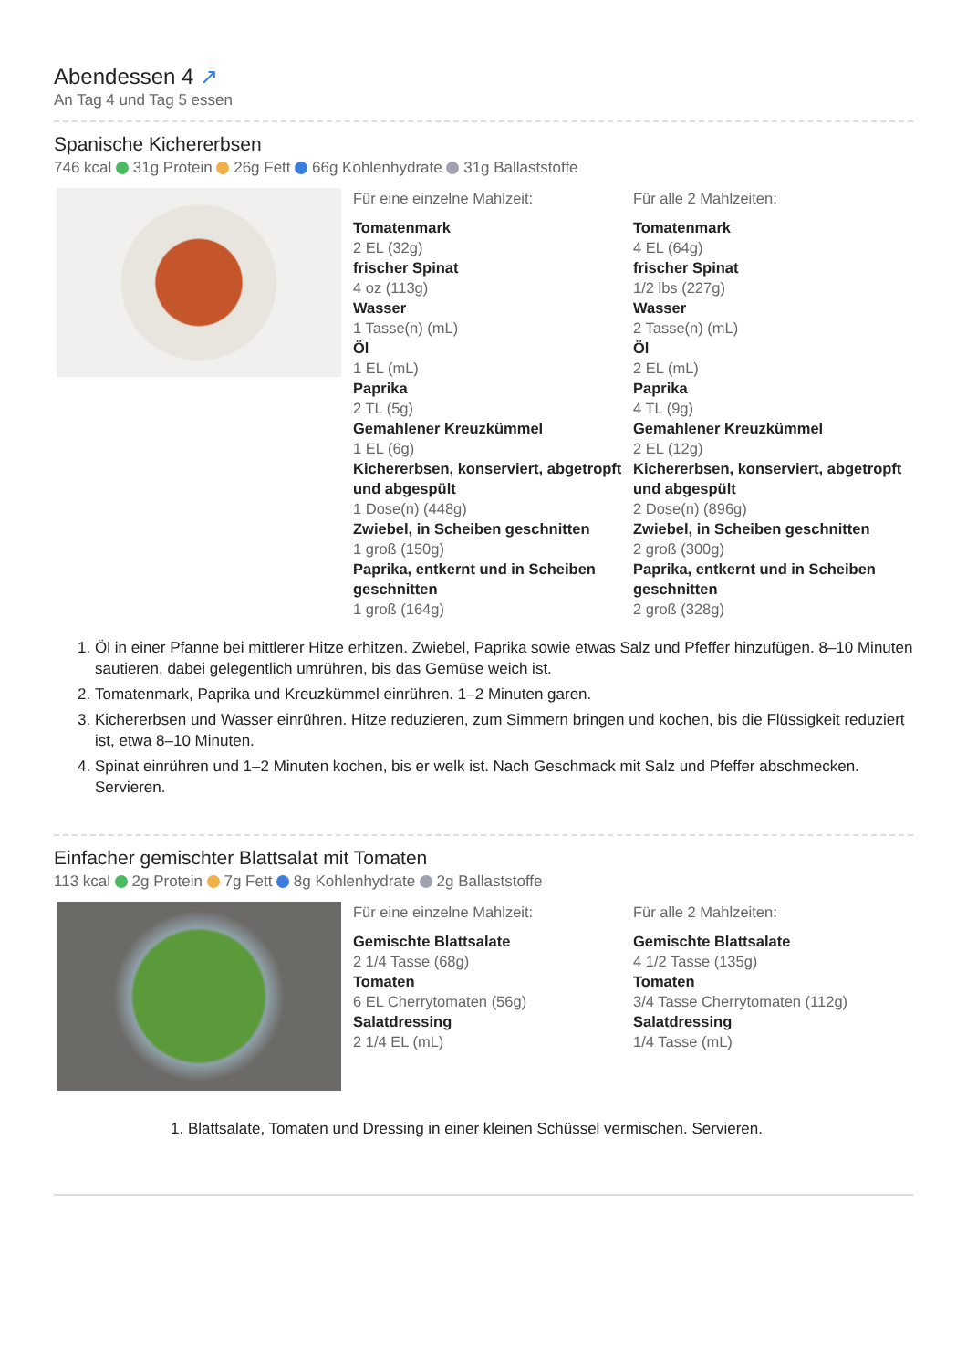Abendessen 4 ↗
An Tag 4 und Tag 5 essen
Spanische Kichererbsen
746 kcal 31g Protein 26g Fett 66g Kohlenhydrate 31g Ballaststoffe
Für eine einzelne Mahlzeit:
Tomatenmark
2 EL (32g)
frischer Spinat
4 oz (113g)
Wasser
1 Tasse(n) (mL)
Öl
1 EL (mL)
Paprika
2 TL (5g)
Gemahlener Kreuzkümmel
1 EL (6g)
Kichererbsen, konserviert, abgetropft und abgespült
1 Dose(n) (448g)
Zwiebel, in Scheiben geschnitten
1 groß (150g)
Paprika, entkernt und in Scheiben geschnitten
1 groß (164g)
Für alle 2 Mahlzeiten:
Tomatenmark
4 EL (64g)
frischer Spinat
1/2 lbs (227g)
Wasser
2 Tasse(n) (mL)
Öl
2 EL (mL)
Paprika
4 TL (9g)
Gemahlener Kreuzkümmel
2 EL (12g)
Kichererbsen, konserviert, abgetropft und abgespült
2 Dose(n) (896g)
Zwiebel, in Scheiben geschnitten
2 groß (300g)
Paprika, entkernt und in Scheiben geschnitten
2 groß (328g)
1. Öl in einer Pfanne bei mittlerer Hitze erhitzen. Zwiebel, Paprika sowie etwas Salz und Pfeffer hinzufügen. 8–10 Minuten sautieren, dabei gelegentlich umrühren, bis das Gemüse weich ist.
2. Tomatenmark, Paprika und Kreuzkümmel einrühren. 1–2 Minuten garen.
3. Kichererbsen und Wasser einrühren. Hitze reduzieren, zum Simmern bringen und kochen, bis die Flüssigkeit reduziert ist, etwa 8–10 Minuten.
4. Spinat einrühren und 1–2 Minuten kochen, bis er welk ist. Nach Geschmack mit Salz und Pfeffer abschmecken. Servieren.
Einfacher gemischter Blattsalat mit Tomaten
113 kcal 2g Protein 7g Fett 8g Kohlenhydrate 2g Ballaststoffe
Für eine einzelne Mahlzeit:
Gemischte Blattsalate
2 1/4 Tasse (68g)
Tomaten
6 EL Cherrytomaten (56g)
Salatdressing
2 1/4 EL (mL)
Für alle 2 Mahlzeiten:
Gemischte Blattsalate
4 1/2 Tasse (135g)
Tomaten
3/4 Tasse Cherrytomaten (112g)
Salatdressing
1/4 Tasse (mL)
1. Blattsalate, Tomaten und Dressing in einer kleinen Schüssel vermischen. Servieren.